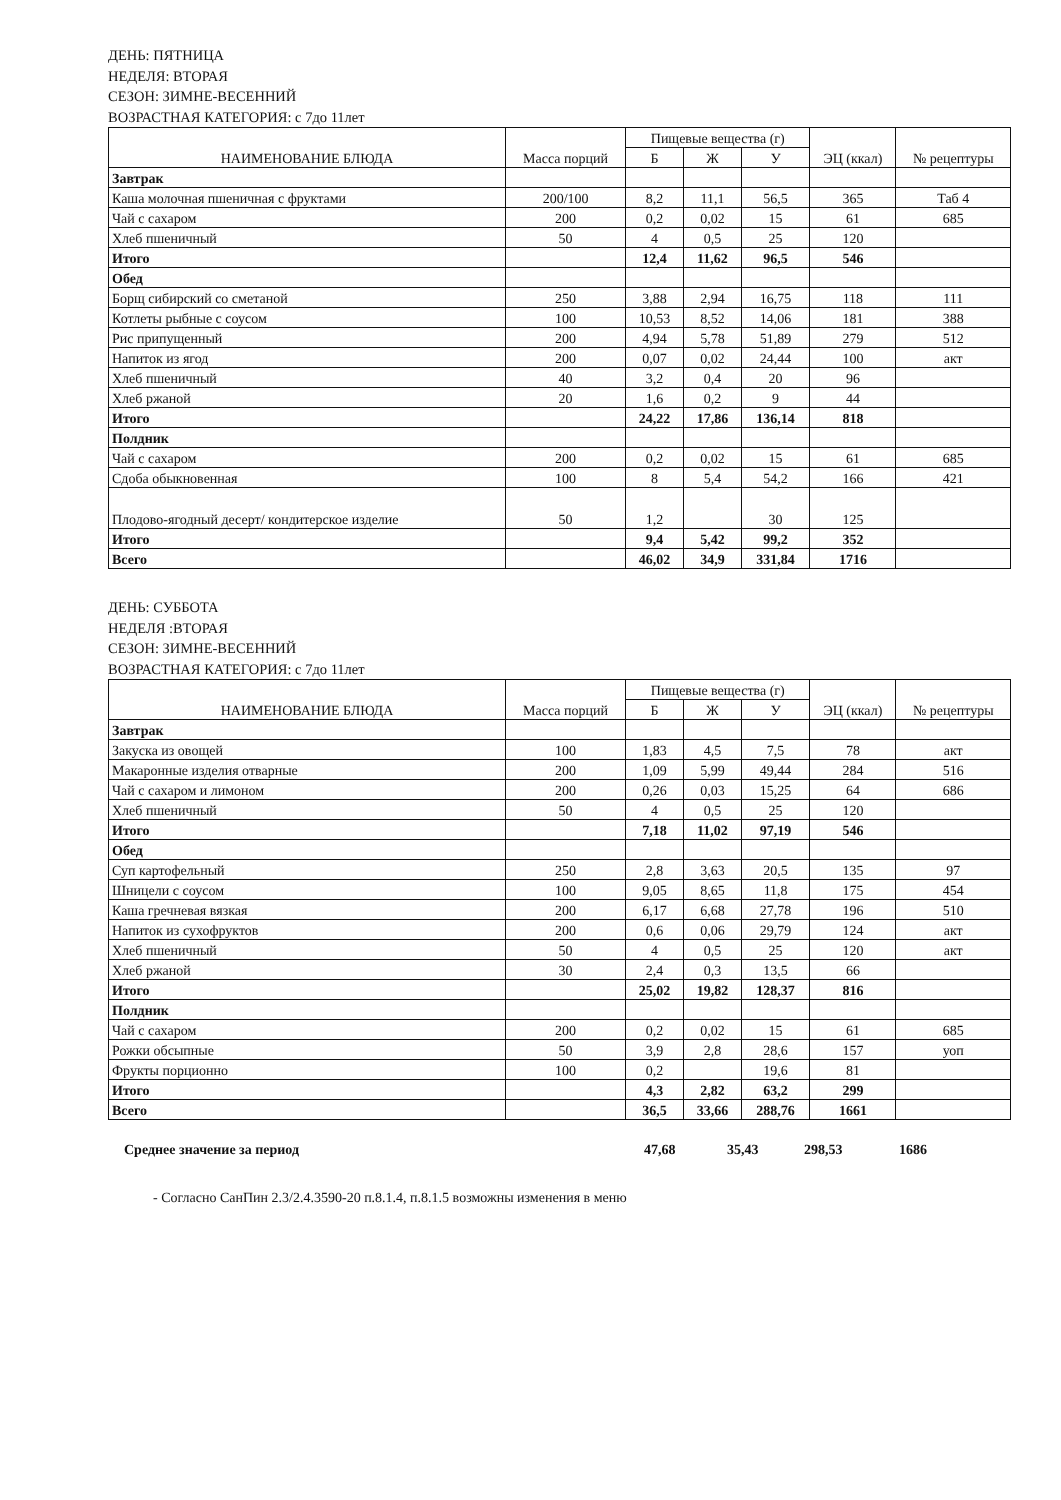ДЕНЬ: ПЯТНИЦА
НЕДЕЛЯ: ВТОРАЯ
СЕЗОН: ЗИМНЕ-ВЕСЕННИЙ
ВОЗРАСТНАЯ КАТЕГОРИЯ: с 7до 11лет
| НАИМЕНОВАНИЕ БЛЮДА | Масса порций | Пищевые вещества (г) | | | ЭЦ (ккал) | № рецептуры |
| --- | --- | --- | --- | --- | --- | --- |
| | | Б | Ж | У | | |
| Завтрак | | | | | | |
| Каша молочная пшеничная с фруктами | 200/100 | 8,2 | 11,1 | 56,5 | 365 | Таб 4 |
| Чай с сахаром | 200 | 0,2 | 0,02 | 15 | 61 | 685 |
| Хлеб пшеничный | 50 | 4 | 0,5 | 25 | 120 | |
| Итого | | 12,4 | 11,62 | 96,5 | 546 | |
| Обед | | | | | | |
| Борщ сибирский со сметаной | 250 | 3,88 | 2,94 | 16,75 | 118 | 111 |
| Котлеты рыбные с соусом | 100 | 10,53 | 8,52 | 14,06 | 181 | 388 |
| Рис припущенный | 200 | 4,94 | 5,78 | 51,89 | 279 | 512 |
| Напиток из ягод | 200 | 0,07 | 0,02 | 24,44 | 100 | акт |
| Хлеб пшеничный | 40 | 3,2 | 0,4 | 20 | 96 | |
| Хлеб ржаной | 20 | 1,6 | 0,2 | 9 | 44 | |
| Итого | | 24,22 | 17,86 | 136,14 | 818 | |
| Полдник | | | | | | |
| Чай с сахаром | 200 | 0,2 | 0,02 | 15 | 61 | 685 |
| Сдоба обыкновенная | 100 | 8 | 5,4 | 54,2 | 166 | 421 |
| Плодово-ягодный десерт/ кондитерское изделие | 50 | 1,2 | | 30 | 125 | |
| Итого | | 9,4 | 5,42 | 99,2 | 352 | |
| Всего | | 46,02 | 34,9 | 331,84 | 1716 | |
ДЕНЬ: СУББОТА
НЕДЕЛЯ :ВТОРАЯ
СЕЗОН: ЗИМНЕ-ВЕСЕННИЙ
ВОЗРАСТНАЯ КАТЕГОРИЯ: с 7до 11лет
| НАИМЕНОВАНИЕ БЛЮДА | Масса порций | Пищевые вещества (г) | | | ЭЦ (ккал) | № рецептуры |
| --- | --- | --- | --- | --- | --- | --- |
| | | Б | Ж | У | | |
| Завтрак | | | | | | |
| Закуска из овощей | 100 | 1,83 | 4,5 | 7,5 | 78 | акт |
| Макаронные изделия отварные | 200 | 1,09 | 5,99 | 49,44 | 284 | 516 |
| Чай с сахаром и лимоном | 200 | 0,26 | 0,03 | 15,25 | 64 | 686 |
| Хлеб пшеничный | 50 | 4 | 0,5 | 25 | 120 | |
| Итого | | 7,18 | 11,02 | 97,19 | 546 | |
| Обед | | | | | | |
| Суп картофельный | 250 | 2,8 | 3,63 | 20,5 | 135 | 97 |
| Шницели с соусом | 100 | 9,05 | 8,65 | 11,8 | 175 | 454 |
| Каша гречневая вязкая | 200 | 6,17 | 6,68 | 27,78 | 196 | 510 |
| Напиток из сухофруктов | 200 | 0,6 | 0,06 | 29,79 | 124 | акт |
| Хлеб пшеничный | 50 | 4 | 0,5 | 25 | 120 | акт |
| Хлеб ржаной | 30 | 2,4 | 0,3 | 13,5 | 66 | |
| Итого | | 25,02 | 19,82 | 128,37 | 816 | |
| Полдник | | | | | | |
| Чай с сахаром | 200 | 0,2 | 0,02 | 15 | 61 | 685 |
| Рожки обсыпные | 50 | 3,9 | 2,8 | 28,6 | 157 | уоп |
| Фрукты порционно | 100 | 0,2 | | 19,6 | 81 | |
| Итого | | 4,3 | 2,82 | 63,2 | 299 | |
| Всего | | 36,5 | 33,66 | 288,76 | 1661 | |
Среднее значение за период 47,68 35,43 298,53 1686
- Согласно СанПин 2.3/2.4.3590-20 п.8.1.4, п.8.1.5 возможны изменения в меню